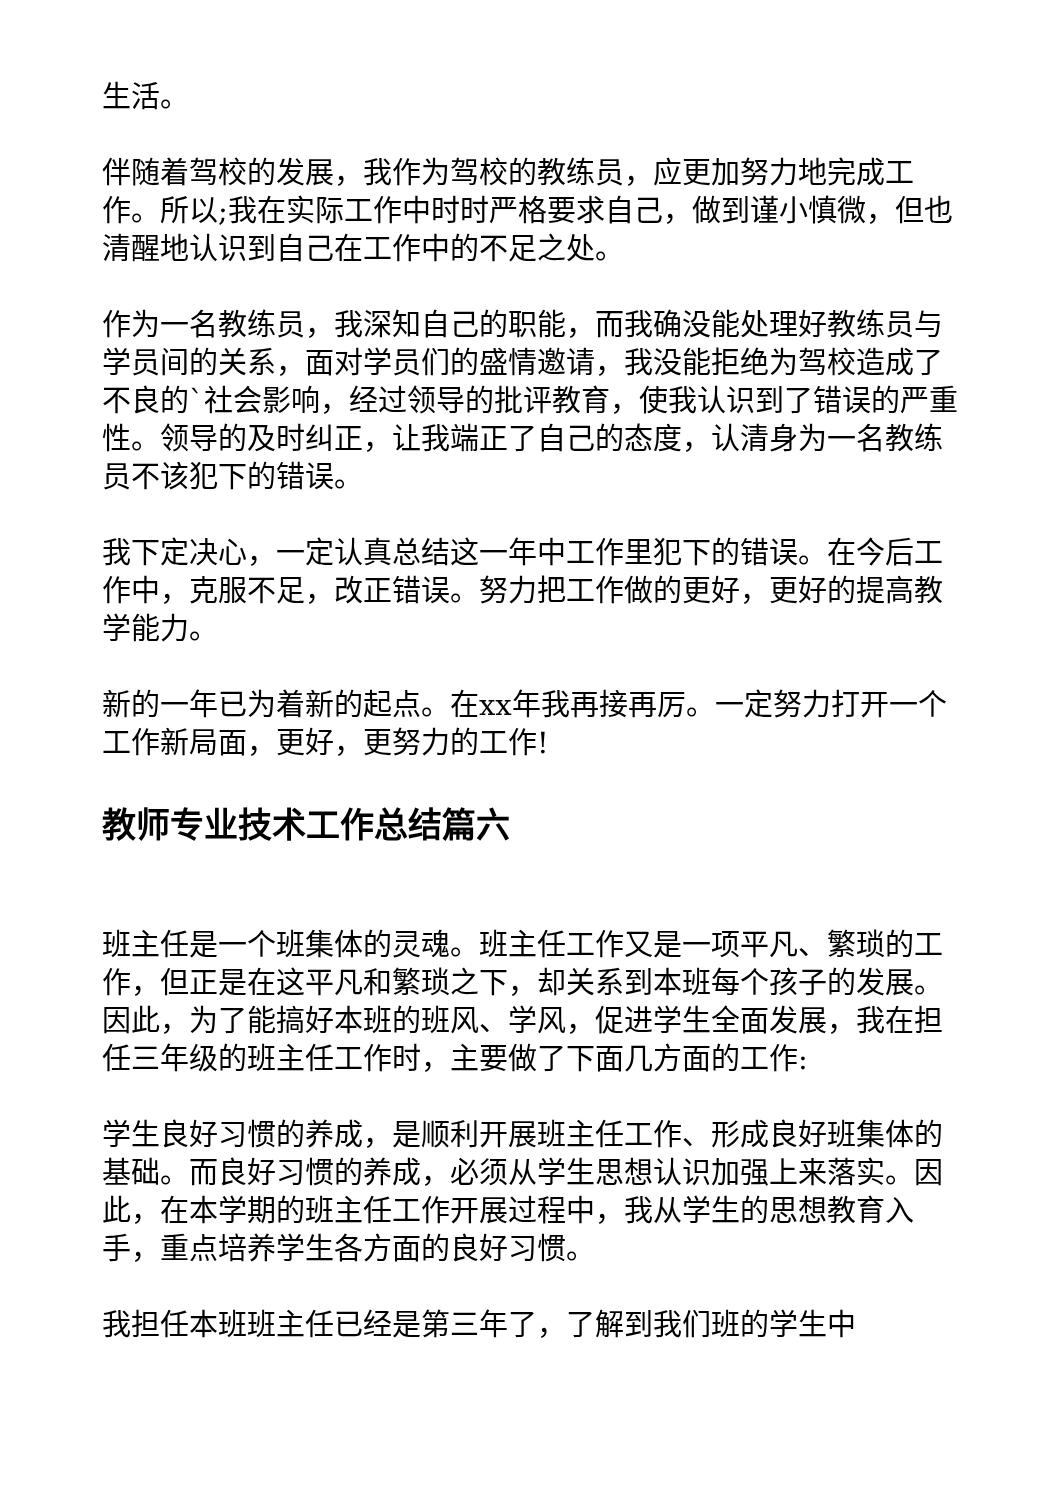生活。
伴随着驾校的发展，我作为驾校的教练员，应更加努力地完成工作。所以;我在实际工作中时时严格要求自己，做到谨小慎微，但也清醒地认识到自己在工作中的不足之处。
作为一名教练员，我深知自己的职能，而我确没能处理好教练员与学员间的关系，面对学员们的盛情邀请，我没能拒绝为驾校造成了不良的`社会影响，经过领导的批评教育，使我认识到了错误的严重性。领导的及时纠正，让我端正了自己的态度，认清身为一名教练员不该犯下的错误。
我下定决心，一定认真总结这一年中工作里犯下的错误。在今后工作中，克服不足，改正错误。努力把工作做的更好，更好的提高教学能力。
新的一年已为着新的起点。在xx年我再接再厉。一定努力打开一个工作新局面，更好，更努力的工作!
教师专业技术工作总结篇六
班主任是一个班集体的灵魂。班主任工作又是一项平凡、繁琐的工作，但正是在这平凡和繁琐之下，却关系到本班每个孩子的发展。因此，为了能搞好本班的班风、学风，促进学生全面发展，我在担任三年级的班主任工作时，主要做了下面几方面的工作:
学生良好习惯的养成，是顺利开展班主任工作、形成良好班集体的基础。而良好习惯的养成，必须从学生思想认识加强上来落实。因此，在本学期的班主任工作开展过程中，我从学生的思想教育入手，重点培养学生各方面的良好习惯。
我担任本班班主任已经是第三年了，了解到我们班的学生中